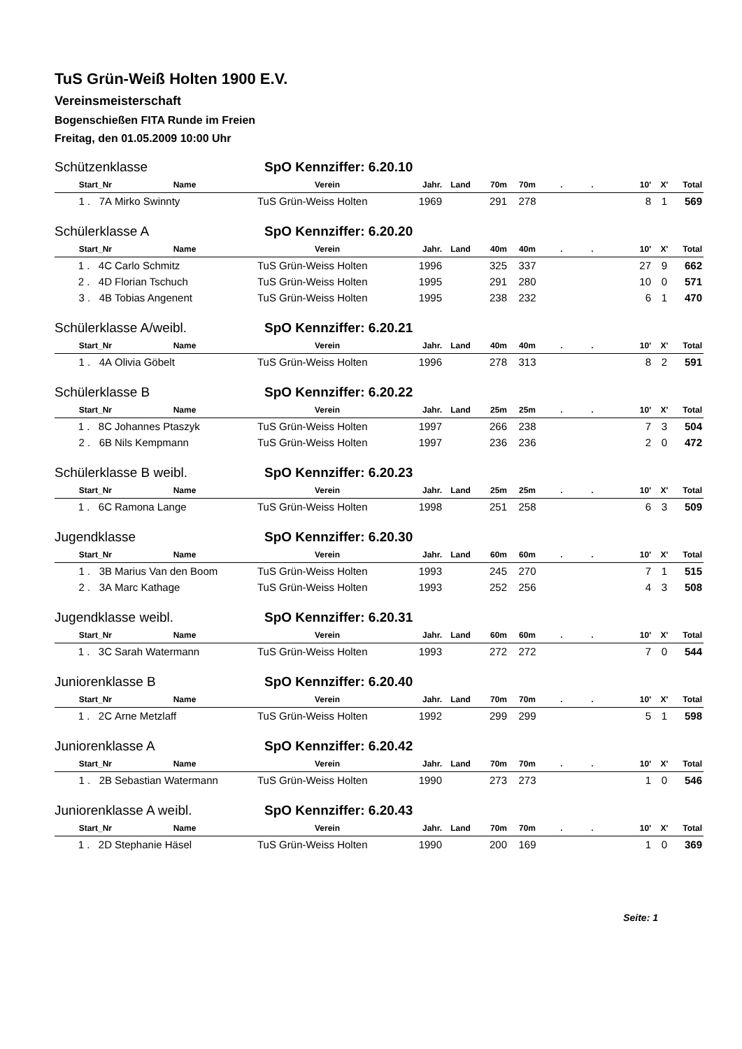TuS Grün-Weiß Holten 1900 E.V.
Vereinsmeisterschaft
Bogenschießen FITA Runde im Freien
Freitag, den 01.05.2009 10:00 Uhr
Schützenklasse SpO Kennziffer: 6.20.10
| Start_Nr | Name | Verein | Jahr. | Land | 70m | 70m | . | . | 10' | X' | Total |
| --- | --- | --- | --- | --- | --- | --- | --- | --- | --- | --- | --- |
| 1 . 7A | Mirko Swinnty | TuS Grün-Weiss Holten | 1969 | | 291 | 278 | | | 8 | 1 | 569 |
Schülerklasse A SpO Kennziffer: 6.20.20
| Start_Nr | Name | Verein | Jahr. | Land | 40m | 40m | . | . | 10' | X' | Total |
| --- | --- | --- | --- | --- | --- | --- | --- | --- | --- | --- | --- |
| 1 . 4C | Carlo Schmitz | TuS Grün-Weiss Holten | 1996 | | 325 | 337 | | | 27 | 9 | 662 |
| 2 . 4D | Florian Tschuch | TuS Grün-Weiss Holten | 1995 | | 291 | 280 | | | 10 | 0 | 571 |
| 3 . 4B | Tobias Angenent | TuS Grün-Weiss Holten | 1995 | | 238 | 232 | | | 6 | 1 | 470 |
Schülerklasse A/weibl. SpO Kennziffer: 6.20.21
| Start_Nr | Name | Verein | Jahr. | Land | 40m | 40m | . | . | 10' | X' | Total |
| --- | --- | --- | --- | --- | --- | --- | --- | --- | --- | --- | --- |
| 1 . 4A | Olivia Göbelt | TuS Grün-Weiss Holten | 1996 | | 278 | 313 | | | 8 | 2 | 591 |
Schülerklasse B SpO Kennziffer: 6.20.22
| Start_Nr | Name | Verein | Jahr. | Land | 25m | 25m | . | . | 10' | X' | Total |
| --- | --- | --- | --- | --- | --- | --- | --- | --- | --- | --- | --- |
| 1 . 8C | Johannes Ptaszyk | TuS Grün-Weiss Holten | 1997 | | 266 | 238 | | | 7 | 3 | 504 |
| 2 . 6B | Nils Kempmann | TuS Grün-Weiss Holten | 1997 | | 236 | 236 | | | 2 | 0 | 472 |
Schülerklasse B weibl. SpO Kennziffer: 6.20.23
| Start_Nr | Name | Verein | Jahr. | Land | 25m | 25m | . | . | 10' | X' | Total |
| --- | --- | --- | --- | --- | --- | --- | --- | --- | --- | --- | --- |
| 1 . 6C | Ramona Lange | TuS Grün-Weiss Holten | 1998 | | 251 | 258 | | | 6 | 3 | 509 |
Jugendklasse SpO Kennziffer: 6.20.30
| Start_Nr | Name | Verein | Jahr. | Land | 60m | 60m | . | . | 10' | X' | Total |
| --- | --- | --- | --- | --- | --- | --- | --- | --- | --- | --- | --- |
| 1 . 3B | Marius Van den Boom | TuS Grün-Weiss Holten | 1993 | | 245 | 270 | | | 7 | 1 | 515 |
| 2 . 3A | Marc Kathage | TuS Grün-Weiss Holten | 1993 | | 252 | 256 | | | 4 | 3 | 508 |
Jugendklasse weibl. SpO Kennziffer: 6.20.31
| Start_Nr | Name | Verein | Jahr. | Land | 60m | 60m | . | . | 10' | X' | Total |
| --- | --- | --- | --- | --- | --- | --- | --- | --- | --- | --- | --- |
| 1 . 3C | Sarah Watermann | TuS Grün-Weiss Holten | 1993 | | 272 | 272 | | | 7 | 0 | 544 |
Juniorenklasse B SpO Kennziffer: 6.20.40
| Start_Nr | Name | Verein | Jahr. | Land | 70m | 70m | . | . | 10' | X' | Total |
| --- | --- | --- | --- | --- | --- | --- | --- | --- | --- | --- | --- |
| 1 . 2C | Arne Metzlaff | TuS Grün-Weiss Holten | 1992 | | 299 | 299 | | | 5 | 1 | 598 |
Juniorenklasse A SpO Kennziffer: 6.20.42
| Start_Nr | Name | Verein | Jahr. | Land | 70m | 70m | . | . | 10' | X' | Total |
| --- | --- | --- | --- | --- | --- | --- | --- | --- | --- | --- | --- |
| 1 . 2B | Sebastian Watermann | TuS Grün-Weiss Holten | 1990 | | 273 | 273 | | | 1 | 0 | 546 |
Juniorenklasse A weibl. SpO Kennziffer: 6.20.43
| Start_Nr | Name | Verein | Jahr. | Land | 70m | 70m | . | . | 10' | X' | Total |
| --- | --- | --- | --- | --- | --- | --- | --- | --- | --- | --- | --- |
| 1 . 2D | Stephanie Häsel | TuS Grün-Weiss Holten | 1990 | | 200 | 169 | | | 1 | 0 | 369 |
Seite: 1